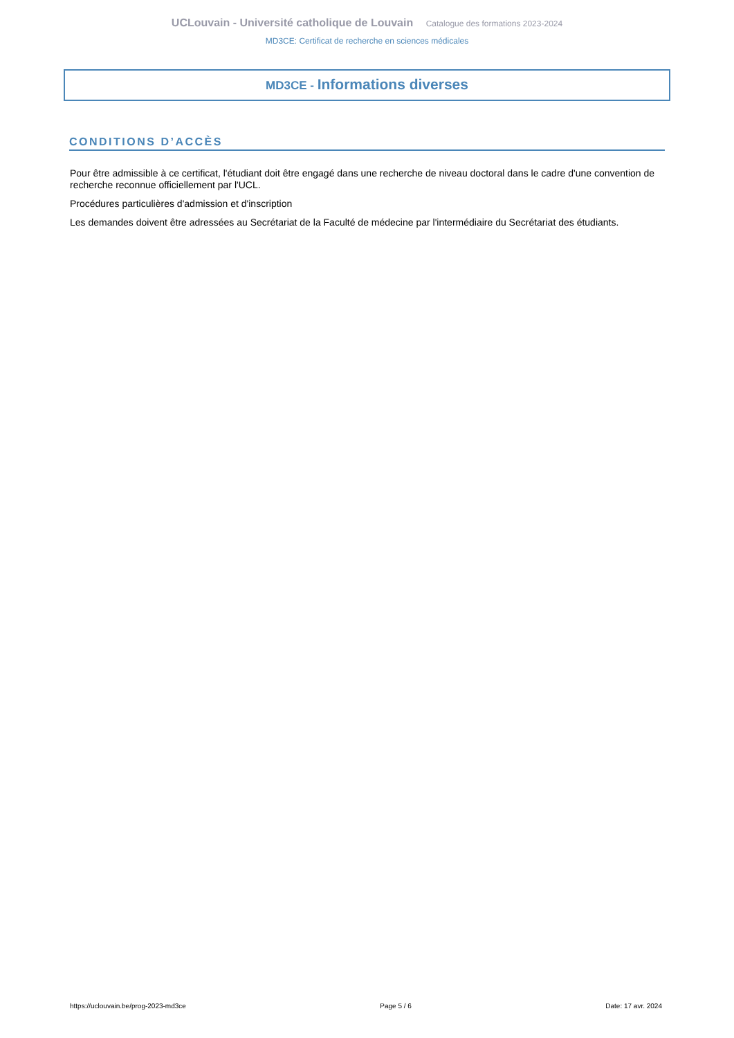UCLouvain - Université catholique de Louvain Catalogue des formations 2023-2024
MD3CE: Certificat de recherche en sciences médicales
MD3CE - Informations diverses
CONDITIONS D’ACCÈS
Pour être admissible à ce certificat, l'étudiant doit être engagé dans une recherche de niveau doctoral dans le cadre d'une convention de recherche reconnue officiellement par l'UCL.
Procédures particulières d'admission et d'inscription
Les demandes doivent être adressées au Secrétariat de la Faculté de médecine par l'intermédiaire du Secrétariat des étudiants.
https://uclouvain.be/prog-2023-md3ce Page 5 / 6 Date: 17 avr. 2024